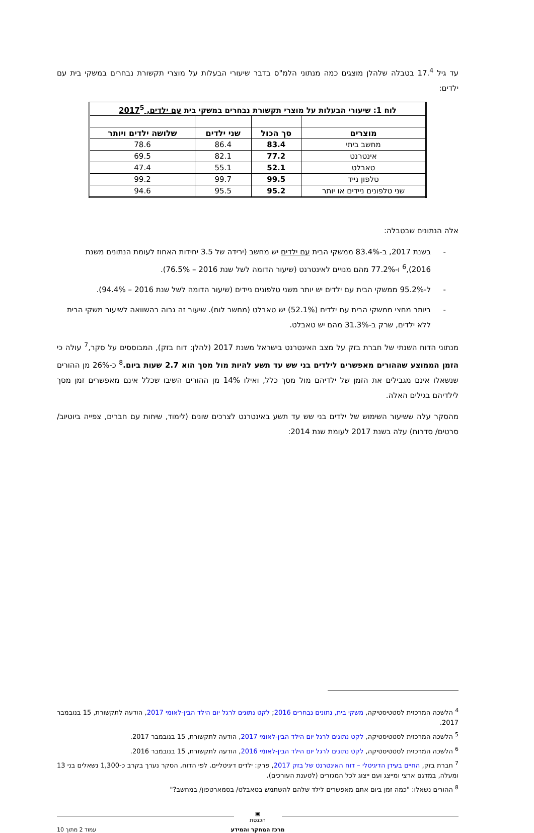עד גיל 17.<sup>4</sup> בטבלה שלהלן מוצגים כמה מנתוני הלמ"ס בדבר שיעורי הבעלות על מוצרי תקשורת נבחרים במשקי בית עם ילדים:
| לוח 1: שיעורי הבעלות על מוצרי תקשורת נבחרים במשקי בית עם ילדים, 2017<sup>5</sup> | | | |
| מוצרים | סך הכול | שני ילדים | שלושה ילדים ויותר |
| מחשב ביתי | 83.4 | 86.4 | 78.6 |
| אינטרנט | 77.2 | 82.1 | 69.5 |
| טאבלט | 52.1 | 55.1 | 47.4 |
| טלפון נייד | 99.5 | 99.7 | 99.2 |
| שני טלפונים ניידים או יותר | 95.2 | 95.5 | 94.6 |
אלה הנתונים שבטבלה:
- בשנת 2017, ב-83.4% ממשקי הבית עם ילדים יש מחשב (ירידה של 3.5 יחידות האחוז לעומת הנתונים משנת 2016),<sup>6</sup> ו-77.2% מהם מנויים לאינטרנט (שיעור הדומה לשל שנת 2016 – 76.5%).
- ל-95.2% ממשקי הבית עם ילדים יש יותר משני טלפונים ניידים (שיעור הדומה לשל שנת 2016 – 94.4%).
- ביותר מחצי ממשקי הבית עם ילדים (52.1%) יש טאבלט (מחשב לוח). שיעור זה גבוה בהשוואה לשיעור משקי הבית ללא ילדים, שרק ב-31.3% מהם יש טאבלט.
מנתוני הדוח השנתי של חברת בזק על מצב האינטרנט בישראל משנת 2017 (להלן: דוח בזק), המבוססים על סקר,<sup>7</sup> עולה כי הזמן הממוצע שההורים מאפשרים לילדים בני שש עד תשע להיות מול מסך הוא 2.7 שעות ביום.<sup>8</sup> כ-26% מן ההורים שנשאלו אינם מגבילים את הזמן של ילדיהם מול מסך כלל, ואילו 14% מן ההורים השיבו שכלל אינם מאפשרים זמן מסך לילדיהם בגילים האלה.
מהסקר עלה ששיעור השימוש של ילדים בני שש עד תשע באינטרנט לצרכים שונים (לימוד, שיחות עם חברים, צפייה ביוטיוב/ סרטים/ סדרות) עלה בשנת 2017 לעומת שנת 2014:
<sup>4</sup> הלשכה המרכזית לסטטיסטיקה, משקי בית, נתונים נבחרים 2016; לקט נתונים לרגל יום הילד הבין-לאומי 2017, הודעה לתקשורת, 15 בנובמבר 2017.
<sup>5</sup> הלשכה המרכזית לסטטיסטיקה, לקט נתונים לרגל יום הילד הבין-לאומי 2017, הודעה לתקשורת, 15 בנובמבר 2017.
<sup>6</sup> הלשכה המרכזית לסטטיסטיקה, לקט נתונים לרגל יום הילד הבין-לאומי 2016, הודעה לתקשורת, 15 בנובמבר 2016.
<sup>7</sup> חברת בזק, החיים בעידן הדיגיטלי – דוח האינטרנט של בזק 2017, פרק: ילדים דיגיטליים. לפי הדוח, הסקר נערך בקרב כ-1,300 נשאלים בני 13 ומעלה, במדגם ארצי ומייצג ועם ייצוג לכל המגזרים (לטענת העורכים).
<sup>8</sup> ההורים נשאלו: "כמה זמן ביום אתם מאפשרים לילד שלהם להשתמש בטאבלט/ בסמארטפון/ במחשב?"
▣
הכנסת
מרכז המחקר והמידע עמוד 2 מתוך 10